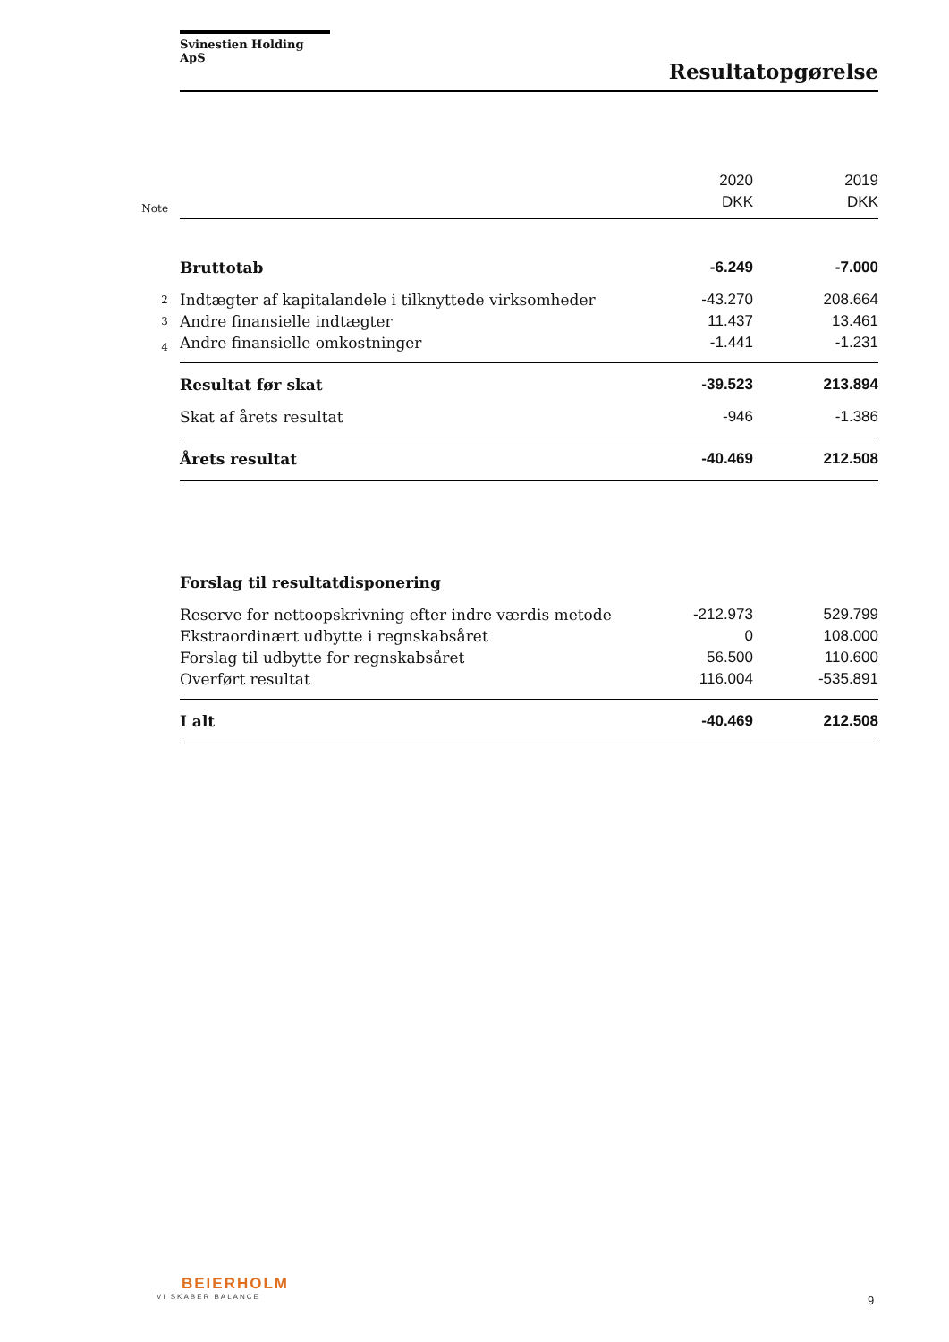Svinestien Holding ApS
Resultatopgørelse
| | | 2020 | 2019 |
| Note | | DKK | DKK |
| | Bruttotab | -6.249 | -7.000 |
| 2 | Indtægter af kapitalandele i tilknyttede virksomheder | -43.270 | 208.664 |
| 3 | Andre finansielle indtægter | 11.437 | 13.461 |
| 4 | Andre finansielle omkostninger | -1.441 | -1.231 |
| | Resultat før skat | -39.523 | 213.894 |
| | Skat af årets resultat | -946 | -1.386 |
| | Årets resultat | -40.469 | 212.508 |
| | Forslag til resultatdisponering | | |
| | Reserve for nettoopskrivning efter indre værdis metode | -212.973 | 529.799 |
| | Ekstraordinært udbytte i regnskabsåret | 0 | 108.000 |
| | Forslag til udbytte for regnskabsåret | 56.500 | 110.600 |
| | Overført resultat | 116.004 | -535.891 |
| | I alt | -40.469 | 212.508 |
BEIERHOLM
VI SKABER BALANCE
9